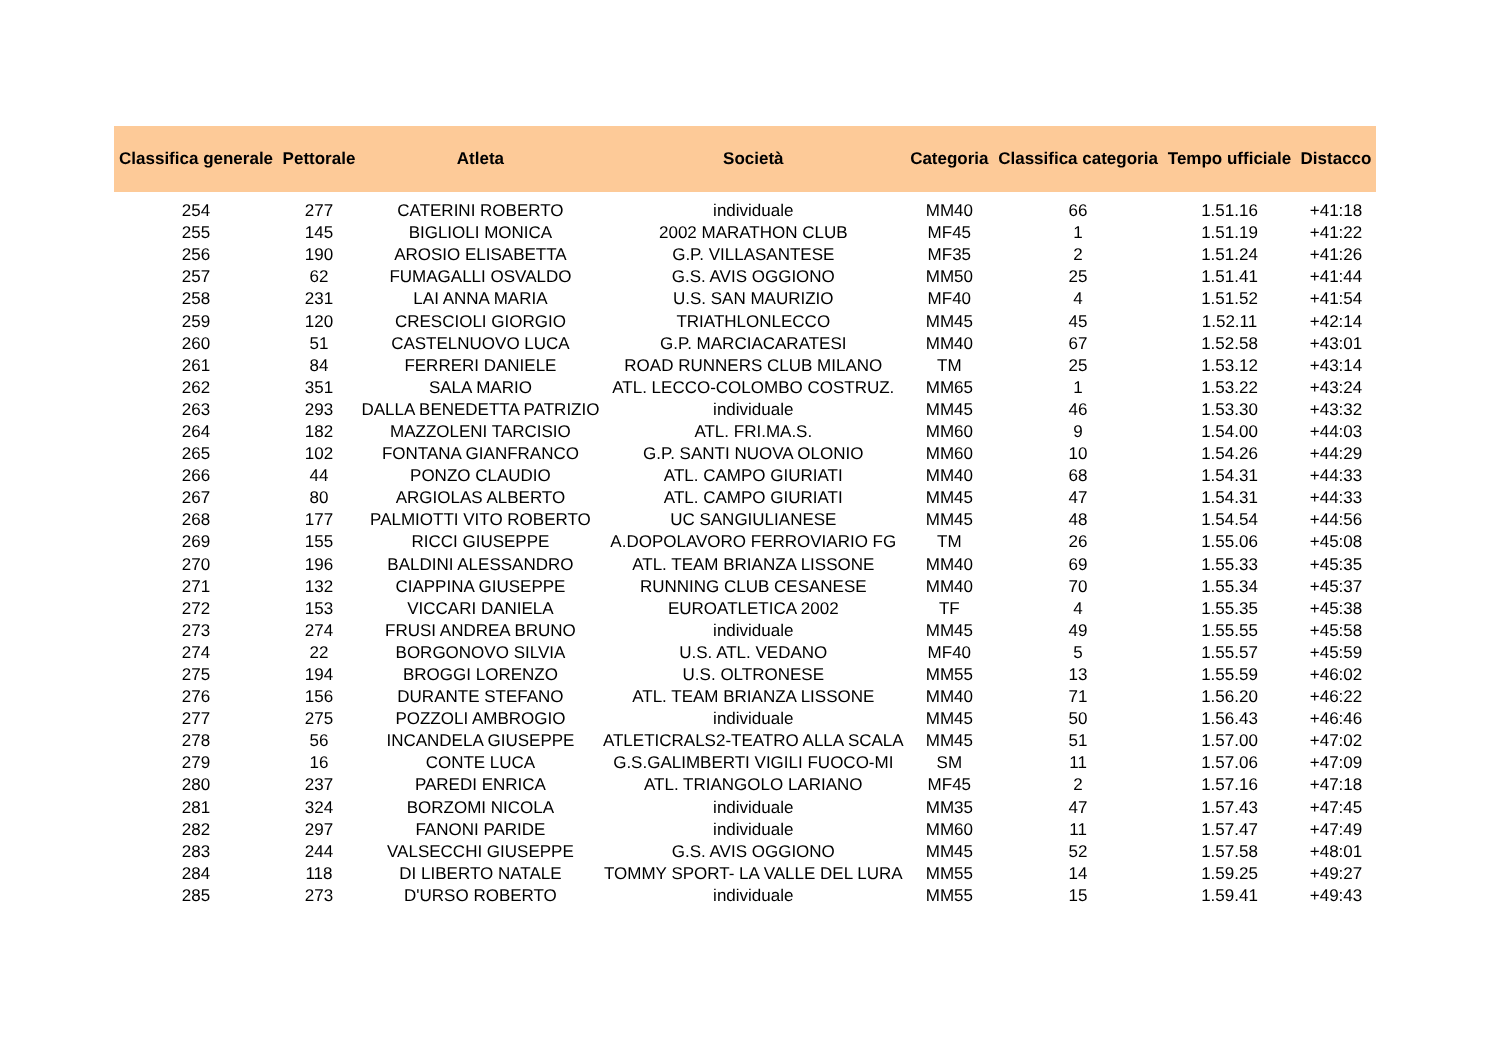| Classifica generale | Pettorale | Atleta | Società | Categoria | Classifica categoria | Tempo ufficiale | Distacco |
| --- | --- | --- | --- | --- | --- | --- | --- |
| 254 | 277 | CATERINI ROBERTO | individuale | MM40 | 66 | 1.51.16 | +41:18 |
| 255 | 145 | BIGLIOLI MONICA | 2002 MARATHON CLUB | MF45 | 1 | 1.51.19 | +41:22 |
| 256 | 190 | AROSIO ELISABETTA | G.P. VILLASANTESE | MF35 | 2 | 1.51.24 | +41:26 |
| 257 | 62 | FUMAGALLI OSVALDO | G.S. AVIS OGGIONO | MM50 | 25 | 1.51.41 | +41:44 |
| 258 | 231 | LAI ANNA MARIA | U.S. SAN MAURIZIO | MF40 | 4 | 1.51.52 | +41:54 |
| 259 | 120 | CRESCIOLI GIORGIO | TRIATHLONLECCO | MM45 | 45 | 1.52.11 | +42:14 |
| 260 | 51 | CASTELNUOVO LUCA | G.P. MARCIACARATESI | MM40 | 67 | 1.52.58 | +43:01 |
| 261 | 84 | FERRERI DANIELE | ROAD RUNNERS CLUB MILANO | TM | 25 | 1.53.12 | +43:14 |
| 262 | 351 | SALA MARIO | ATL. LECCO-COLOMBO COSTRUZ. | MM65 | 1 | 1.53.22 | +43:24 |
| 263 | 293 | DALLA BENEDETTA PATRIZIO | individuale | MM45 | 46 | 1.53.30 | +43:32 |
| 264 | 182 | MAZZOLENI TARCISIO | ATL. FRI.MA.S. | MM60 | 9 | 1.54.00 | +44:03 |
| 265 | 102 | FONTANA GIANFRANCO | G.P. SANTI NUOVA OLONIO | MM60 | 10 | 1.54.26 | +44:29 |
| 266 | 44 | PONZO CLAUDIO | ATL. CAMPO GIURIATI | MM40 | 68 | 1.54.31 | +44:33 |
| 267 | 80 | ARGIOLAS ALBERTO | ATL. CAMPO GIURIATI | MM45 | 47 | 1.54.31 | +44:33 |
| 268 | 177 | PALMIOTTI VITO ROBERTO | UC SANGIULIANESE | MM45 | 48 | 1.54.54 | +44:56 |
| 269 | 155 | RICCI GIUSEPPE | A.DOPOLAVORO FERROVIARIO FG | TM | 26 | 1.55.06 | +45:08 |
| 270 | 196 | BALDINI ALESSANDRO | ATL. TEAM BRIANZA LISSONE | MM40 | 69 | 1.55.33 | +45:35 |
| 271 | 132 | CIAPPINA GIUSEPPE | RUNNING CLUB CESANESE | MM40 | 70 | 1.55.34 | +45:37 |
| 272 | 153 | VICCARI DANIELA | EUROATLETICA 2002 | TF | 4 | 1.55.35 | +45:38 |
| 273 | 274 | FRUSI ANDREA BRUNO | individuale | MM45 | 49 | 1.55.55 | +45:58 |
| 274 | 22 | BORGONOVO SILVIA | U.S. ATL. VEDANO | MF40 | 5 | 1.55.57 | +45:59 |
| 275 | 194 | BROGGI LORENZO | U.S. OLTRONESE | MM55 | 13 | 1.55.59 | +46:02 |
| 276 | 156 | DURANTE STEFANO | ATL. TEAM BRIANZA LISSONE | MM40 | 71 | 1.56.20 | +46:22 |
| 277 | 275 | POZZOLI AMBROGIO | individuale | MM45 | 50 | 1.56.43 | +46:46 |
| 278 | 56 | INCANDELA GIUSEPPE | ATLETICRALS2-TEATRO ALLA SCALA | MM45 | 51 | 1.57.00 | +47:02 |
| 279 | 16 | CONTE LUCA | G.S.GALIMBERTI VIGILI FUOCO-MI | SM | 11 | 1.57.06 | +47:09 |
| 280 | 237 | PAREDI ENRICA | ATL. TRIANGOLO LARIANO | MF45 | 2 | 1.57.16 | +47:18 |
| 281 | 324 | BORZOMI NICOLA | individuale | MM35 | 47 | 1.57.43 | +47:45 |
| 282 | 297 | FANONI PARIDE | individuale | MM60 | 11 | 1.57.47 | +47:49 |
| 283 | 244 | VALSECCHI GIUSEPPE | G.S. AVIS OGGIONO | MM45 | 52 | 1.57.58 | +48:01 |
| 284 | 118 | DI LIBERTO NATALE | TOMMY SPORT- LA VALLE DEL LURA | MM55 | 14 | 1.59.25 | +49:27 |
| 285 | 273 | D'URSO ROBERTO | individuale | MM55 | 15 | 1.59.41 | +49:43 |